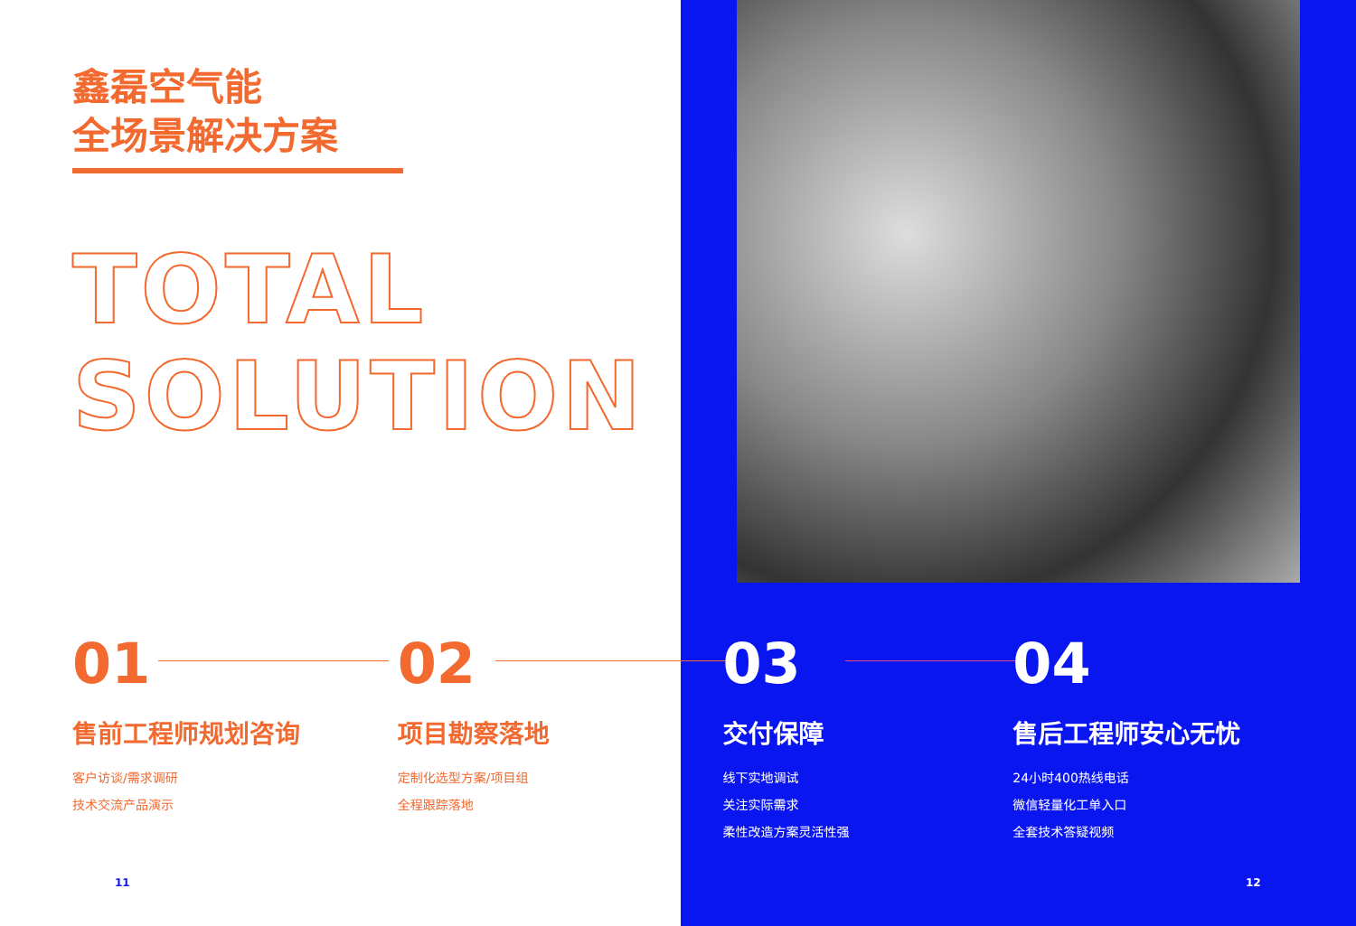鑫磊空气能
全场景解决方案
TOTAL
SOLUTION
01
售前工程师规划咨询
客户访谈/需求调研
技术交流产品演示
02
项目勘察落地
定制化选型方案/项目组
全程跟踪落地
03
交付保障
线下实地调试
关注实际需求
柔性改造方案灵活性强
04
售后工程师安心无忧
24小时400热线电话
微信轻量化工单入口
全套技术答疑视频
11 12